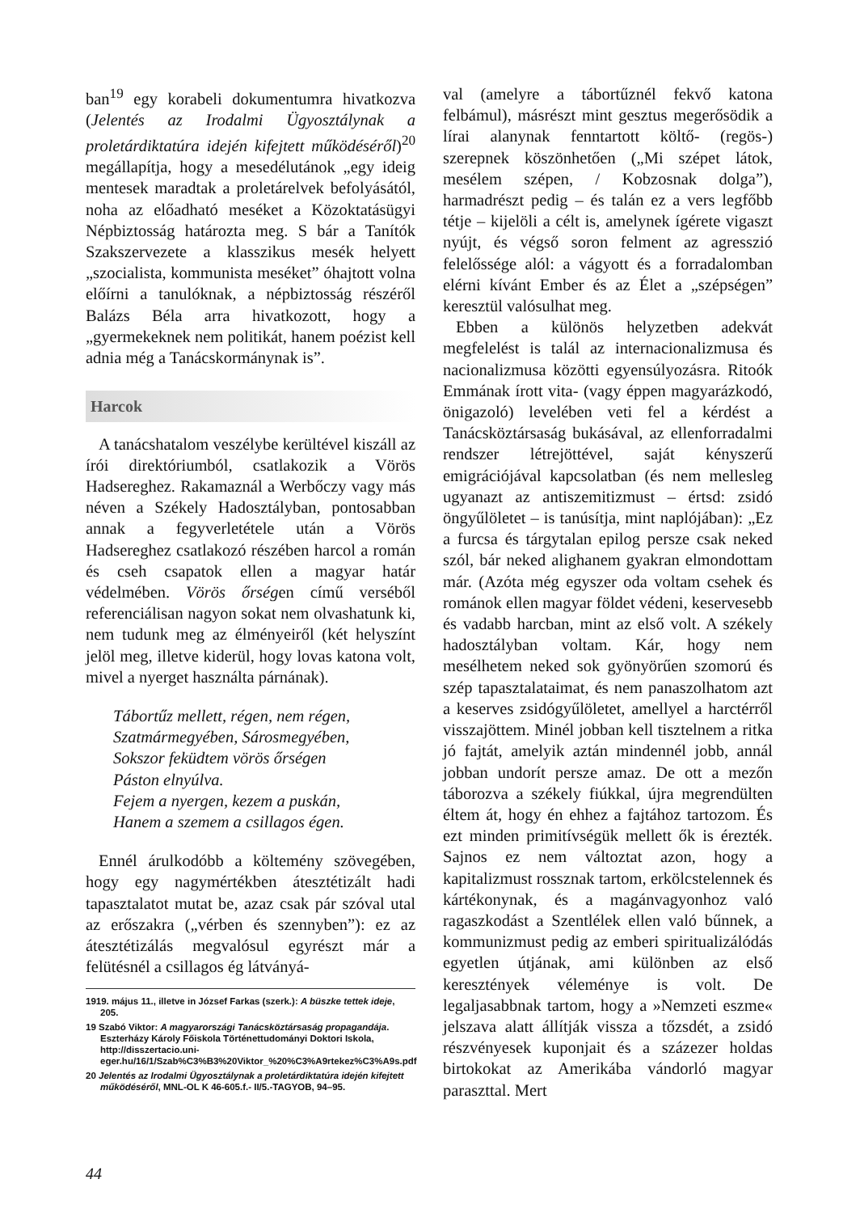ban<sup>19</sup> egy korabeli dokumentumra hivatkozva (Jelentés az Irodalmi Ügyosztálynak a proletárdiktatúra idején kifejtett működéséről)<sup>20</sup> megállapítja, hogy a mesedélutánok „egy ideig mentesek maradtak a proletárelvek befolyásától, noha az előadható meséket a Közoktatásügyi Népbiztosság határozta meg. S bár a Tanítók Szakszervezete a klasszikus mesék helyett „szocialista, kommunista meséket” óhajtott volna előírni a tanulóknak, a népbiztosság részéről Balázs Béla arra hivatkozott, hogy a „gyermekeknek nem politikát, hanem poézist kell adnia még a Tanácskormánynak is”.
Harcok
A tanácshatalom veszélybe kerültével kiszáll az írói direktóriumból, csatlakozik a Vörös Hadsereghez. Rakamaznál a Werbőczy vagy más néven a Székely Hadosztályban, pontosabban annak a fegyverletétele után a Vörös Hadsereghez csatlakozó részében harcol a román és cseh csapatok ellen a magyar határ védelmében. Vörös őrségen című verséből referenciálisan nagyon sokat nem olvashatunk ki, nem tudunk meg az élményeiről (két helyszínt jelöl meg, illetve kiderül, hogy lovas katona volt, mivel a nyerget használta párnának).
Tábortűz mellett, régen, nem régen,
Szatmármegyében, Sárosmegyében,
Sokszor feküdtem vörös őrségen
Páston elnyúlva.
Fejem a nyergen, kezem a puskán,
Hanem a szemem a csillagos égen.
Ennél árulkodóbb a költemény szövegében, hogy egy nagymértékben átesztétizált hadi tapasztalatot mutat be, azaz csak pár szóval utal az erőszakra („vérben és szennyben”): ez az átesztétizálás megvalósul egyrészt már a felütésnél a csillagos ég látványá-
1919. május 11., illetve in József Farkas (szerk.): A büszke tettek ideje, 205.
19 Szabó Viktor: A magyarországi Tanácsköztársaság propagandája. Eszterházy Károly Főiskola Történettudományi Doktori Iskola, http://disszertacio.uni-eger.hu/16/1/Szab%C3%B3%20Viktor_%20%C3%A9rtekez%C3%A9s.pdf
20 Jelentés az Irodalmi Ügyosztálynak a proletárdiktatúra idején kifejtett működéséről, MNL-OL K 46-605.f.- II/5.-TAGYOB, 94–95.
val (amelyre a tábortűznél fekvő katona felbámul), másrészt mint gesztus megerősödik a lírai alanynak fenntartott költő- (regös-) szerepnek köszönhetően („Mi szépet látok, mesélem szépen, / Kobzosnak dolga”), harmadrészt pedig – és talán ez a vers legfőbb tétje – kijelöli a célt is, amelynek ígérete vigaszt nyújt, és végső soron felment az agresszió felelőssége alól: a vágyott és a forradalomban elérni kívánt Ember és az Élet a „szépségen” keresztül valósulhat meg.
Ebben a különös helyzetben adekvát megfelelést is talál az internacionalizmusa és nacionalizmusa közötti egyensúlyozásra. Ritoók Emmának írott vita- (vagy éppen magyarázkodó, önigazoló) levelében veti fel a kérdést a Tanácsköztársaság bukásával, az ellenforradalmi rendszer létrejöttével, saját kényszerű emigrációjával kapcsolatban (és nem mellesleg ugyanazt az antiszemitizmust – értsd: zsidó öngyűlöletet – is tanúsítja, mint naplójában): „Ez a furcsa és tárgytalan epilog persze csak neked szól, bár neked alighanem gyakran elmondottam már. (Azóta még egyszer oda voltam csehek és románok ellen magyar földet védeni, keservesebb és vadabb harcban, mint az első volt. A székely hadosztályban voltam. Kár, hogy nem mesélhetem neked sok gyönyörűen szomorú és szép tapasztalataimat, és nem panaszolhatom azt a keserves zsidógyűlöletet, amellyel a harctérről visszajöttem. Minél jobban kell tisztelnem a ritka jó fajtát, amelyik aztán mindennél jobb, annál jobban undorít persze amaz. De ott a mezőn táborozva a székely fiúkkal, újra megrendülten éltem át, hogy én ehhez a fajtához tartozom. És ezt minden primitívségük mellett ők is érezték. Sajnos ez nem változtat azon, hogy a kapitalizmust rossznak tartom, erkölcstelennek és kártékonynak, és a magánvagyonhoz való ragaszkodást a Szentlélek ellen való bűnnek, a kommunizmust pedig az emberi spiritualizálódás egyetlen útjának, ami különben az első keresztények véleménye is volt. De legaljasabbnak tartom, hogy a »Nemzeti eszme« jelszava alatt állítják vissza a tőzsdét, a zsidó részvényesek kuponjait és a százezer holdas birtokokat az Amerikába vándorló magyar paraszttal. Mert
44